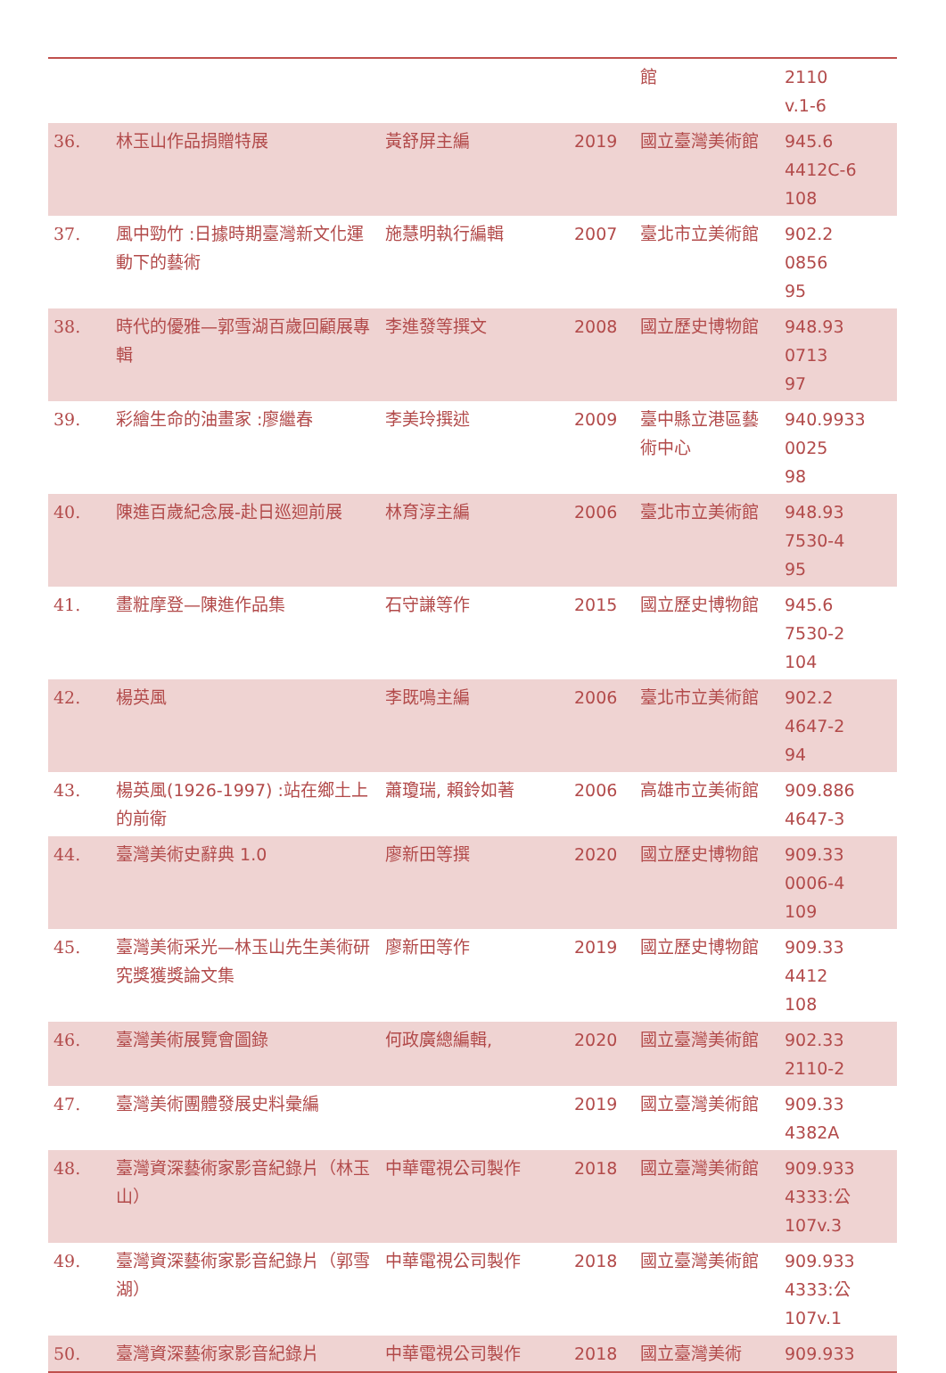| | | | | 館 | 2110 v.1-6 |
| 36. | 林玉山作品捐贈特展 | 黃舒屏主編 | 2019 | 國立臺灣美術館 | 945.6 4412C-6 108 |
| 37. | 風中勁竹 :日據時期臺灣新文化運動下的藝術 | 施慧明執行編輯 | 2007 | 臺北市立美術館 | 902.2 0856 95 |
| 38. | 時代的優雅—郭雪湖百歲回顧展專輯 | 李進發等撰文 | 2008 | 國立歷史博物館 | 948.93 0713 97 |
| 39. | 彩繪生命的油畫家 :廖繼春 | 李美玲撰述 | 2009 | 臺中縣立港區藝術中心 | 940.9933 0025 98 |
| 40. | 陳進百歲紀念展-赴日巡迴前展 | 林育淳主編 | 2006 | 臺北市立美術館 | 948.93 7530-4 95 |
| 41. | 畫粧摩登—陳進作品集 | 石守謙等作 | 2015 | 國立歷史博物館 | 945.6 7530-2 104 |
| 42. | 楊英風 | 李既鳴主編 | 2006 | 臺北市立美術館 | 902.2 4647-2 94 |
| 43. | 楊英風(1926-1997) :站在鄉土上的前衛 | 蕭瓊瑞, 賴鈴如著 | 2006 | 高雄市立美術館 | 909.886 4647-3 |
| 44. | 臺灣美術史辭典 1.0 | 廖新田等撰 | 2020 | 國立歷史博物館 | 909.33 0006-4 109 |
| 45. | 臺灣美術采光—林玉山先生美術研究獎獲獎論文集 | 廖新田等作 | 2019 | 國立歷史博物館 | 909.33 4412 108 |
| 46. | 臺灣美術展覽會圖錄 | 何政廣總編輯, | 2020 | 國立臺灣美術館 | 902.33 2110-2 |
| 47. | 臺灣美術團體發展史料彙編 | | 2019 | 國立臺灣美術館 | 909.33 4382A |
| 48. | 臺灣資深藝術家影音紀錄片（林玉山） | 中華電視公司製作 | 2018 | 國立臺灣美術館 | 909.933 4333:公 107v.3 |
| 49. | 臺灣資深藝術家影音紀錄片（郭雪湖） | 中華電視公司製作 | 2018 | 國立臺灣美術館 | 909.933 4333:公 107v.1 |
| 50. | 臺灣資深藝術家影音紀錄片 | 中華電視公司製作 | 2018 | 國立臺灣美術 | 909.933 |